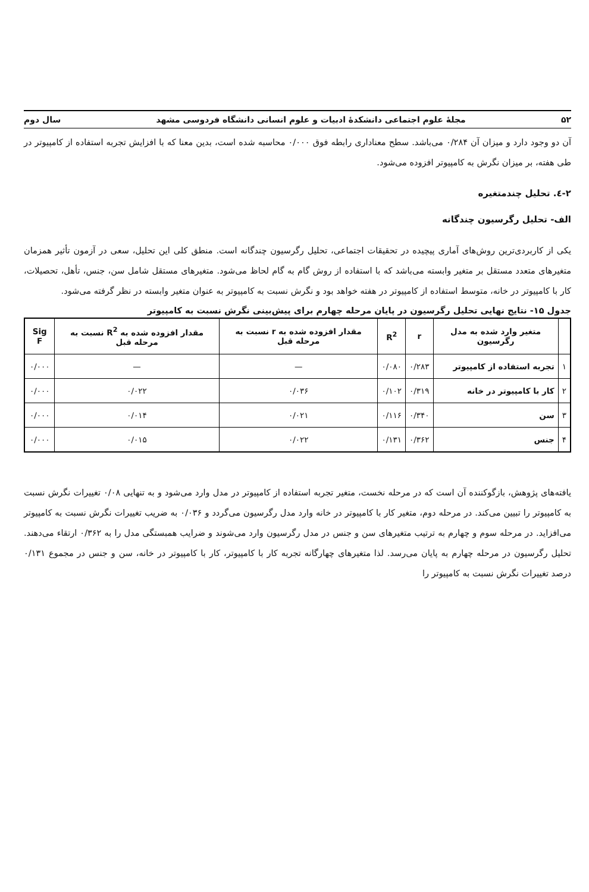۵۲ مجلهٔ علوم اجتماعی دانشکدهٔ ادبیات و علوم انسانی دانشگاه فردوسی مشهد سال دوم
آن دو وجود دارد و میزان آن ۰/۲۸۴ می‌باشد. سطح معناداری رابطه فوق ۰/۰۰۰ محاسبه شده است، بدین معنا که با افزایش تجربه استفاده از کامپیوتر در طی هفته، بر میزان نگرش به کامپیوتر افزوده می‌شود.
۲-٤. تحلیل چندمتغیره
الف- تحلیل رگرسیون چندگانه
یکی از کاربردی‌ترین روش‌های آماری پیچیده در تحقیقات اجتماعی، تحلیل رگرسیون چندگانه است. منطق کلی این تحلیل، سعی در آزمون تأثیر همزمان متغیرهای متعدد مستقل بر متغیر وابسته می‌باشد که با استفاده از روش گام به گام لحاظ می‌شود. متغیرهای مستقل شامل سن، جنس، تأهل، تحصیلات، کار با کامپیوتر در خانه، متوسط استفاده از کامپیوتر در هفته خواهد بود و نگرش نسبت به کامپیوتر به عنوان متغیر وابسته در نظر گرفته می‌شود.
جدول ۱۵- نتایج نهایی تحلیل رگرسیون در پایان مرحله چهارم برای پیش‌بینی نگرش نسبت به کامپیوتر
| | متغیر وارد شده به مدل رگرسیون | r | R<sup>2</sup> | مقدار افزوده شده به r نسبت به مرحله قبل | مقدار افزوده شده به R<sup>2</sup> نسبت به مرحله قبل | Sig F |
| --- | --- | --- | --- | --- | --- | --- |
| ۱ | تجربه استفاده از کامپیوتر | ۰/۲۸۳ | ۰/۰۸۰ | — | — | ۰/۰۰۰ |
| ۲ | کار با کامپیوتر در خانه | ۰/۳۱۹ | ۰/۱۰۲ | ۰/۰۳۶ | ۰/۰۲۲ | ۰/۰۰۰ |
| ۳ | سن | ۰/۳۴۰ | ۰/۱۱۶ | ۰/۰۲۱ | ۰/۰۱۴ | ۰/۰۰۰ |
| ۴ | جنس | ۰/۳۶۲ | ۰/۱۳۱ | ۰/۰۲۲ | ۰/۰۱۵ | ۰/۰۰۰ |
یافته‌های پژوهش، بازگوکننده آن است که در مرحله نخست، متغیر تجربه استفاده از کامپیوتر در مدل وارد می‌شود و به تنهایی ۰/۰۸ تغییرات نگرش نسبت به کامپیوتر را تبیین می‌کند. در مرحله دوم، متغیر کار با کامپیوتر در خانه وارد مدل رگرسیون می‌گردد و ۰/۰۳۶ به ضریب تغییرات نگرش نسبت به کامپیوتر می‌افزاید. در مرحله سوم و چهارم به ترتیب متغیرهای سن و جنس در مدل رگرسیون وارد می‌شوند و ضرایب همبستگی مدل را به ۰/۳۶۲ ارتقاء می‌دهند. تحلیل رگرسیون در مرحله چهارم به پایان می‌رسد. لذا متغیرهای چهارگانه تجربه کار با کامپیوتر، کار با کامپیوتر در خانه، سن و جنس در مجموع ۰/۱۳۱ درصد تغییرات نگرش نسبت به کامپیوتر را